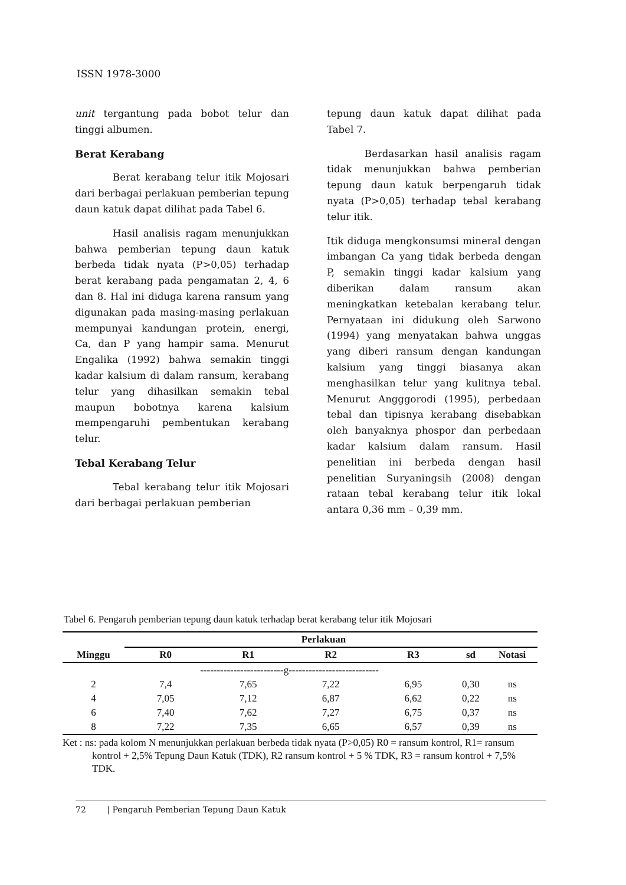ISSN 1978-3000
unit tergantung pada bobot telur dan tinggi albumen.
Berat Kerabang
Berat kerabang telur itik Mojosari dari berbagai perlakuan pemberian tepung daun katuk dapat dilihat pada Tabel 6.
Hasil analisis ragam menunjukkan bahwa pemberian tepung daun katuk berbeda tidak nyata (P>0,05) terhadap berat kerabang pada pengamatan 2, 4, 6 dan 8. Hal ini diduga karena ransum yang digunakan pada masing-masing perlakuan mempunyai kandungan protein, energi, Ca, dan P yang hampir sama. Menurut Engalika (1992) bahwa semakin tinggi kadar kalsium di dalam ransum, kerabang telur yang dihasilkan semakin tebal maupun bobotnya karena kalsium mempengaruhi pembentukan kerabang telur.
Tebal Kerabang Telur
Tebal kerabang telur itik Mojosari dari berbagai perlakuan pemberian
tepung daun katuk dapat dilihat pada Tabel 7.
Berdasarkan hasil analisis ragam tidak menunjukkan bahwa pemberian tepung daun katuk berpengaruh tidak nyata (P>0,05) terhadap tebal kerabang telur itik.
Itik diduga mengkonsumsi mineral dengan imbangan Ca yang tidak berbeda dengan P, semakin tinggi kadar kalsium yang diberikan dalam ransum akan meningkatkan ketebalan kerabang telur. Pernyataan ini didukung oleh Sarwono (1994) yang menyatakan bahwa unggas yang diberi ransum dengan kandungan kalsium yang tinggi biasanya akan menghasilkan telur yang kulitnya tebal. Menurut Angggorodi (1995), perbedaan tebal dan tipisnya kerabang disebabkan oleh banyaknya phospor dan perbedaan kadar kalsium dalam ransum. Hasil penelitian ini berbeda dengan hasil penelitian Suryaningsih (2008) dengan rataan tebal kerabang telur itik lokal antara 0,36 mm – 0,39 mm.
Tabel 6. Pengaruh pemberian tepung daun katuk terhadap berat kerabang telur itik Mojosari
| Minggu | Perlakuan | | | | | |
| --- | --- | --- | --- | --- | --- | --- |
| | R0 | R1 | R2 | R3 | sd | Notasi |
| | -------------------------g--------------------------- | | | | | |
| 2 | 7,4 | 7,65 | 7,22 | 6,95 | 0,30 | ns |
| 4 | 7,05 | 7,12 | 6,87 | 6,62 | 0,22 | ns |
| 6 | 7,40 | 7,62 | 7,27 | 6,75 | 0,37 | ns |
| 8 | 7,22 | 7,35 | 6,65 | 6,57 | 0,39 | ns |
Ket : ns: pada kolom N menunjukkan perlakuan berbeda tidak nyata (P>0,05) R0 = ransum kontrol, R1= ransum kontrol + 2,5% Tepung Daun Katuk (TDK), R2 ransum kontrol + 5 % TDK, R3 = ransum kontrol + 7,5% TDK.
72 | Pengaruh Pemberian Tepung Daun Katuk